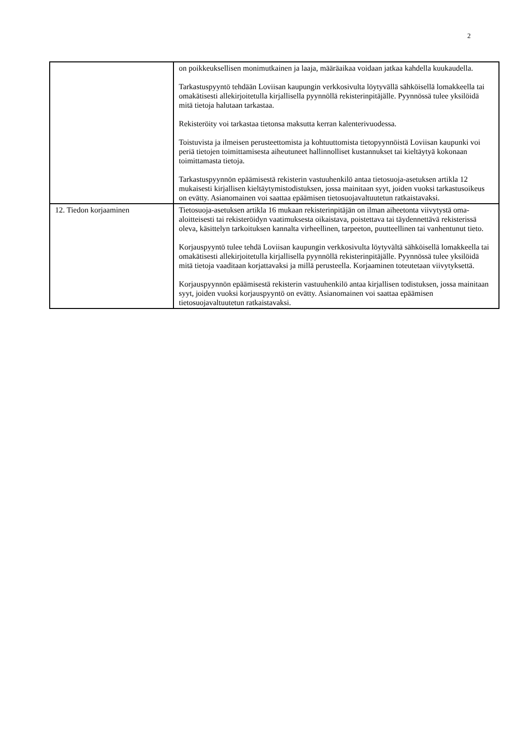2
| | on poikkeuksellisen monimutkainen ja laaja, määräaikaa voidaan jatkaa kahdella kuukaudella. Tarkastuspyyntö tehdään Loviisan kaupungin verkkosivulta löytyvällä sähköisellä lomakkeella tai omakätisesti allekirjoitetulla kirjallisella pyynnöllä rekisterinpitäjälle. Pyynnössä tulee yksilöidä mitä tietoja halutaan tarkastaa. Rekisteröity voi tarkastaa tietonsa maksutta kerran kalenterivuodessa. Toistuvista ja ilmeisen perusteettomista ja kohtuuttomista tietopyynnöistä Loviisan kaupunki voi periä tietojen toimittamisesta aiheutuneet hallinnolliset kustannukset tai kieltäytyä kokonaan toimittamasta tietoja. Tarkastuspyynnön epäämisestä rekisterin vastuuhenkilö antaa tietosuoja-asetuksen artikla 12 mukaisesti kirjallisen kieltäytymistodistuksen, jossa mainitaan syyt, joiden vuoksi tarkastusoikeus on evätty. Asianomainen voi saattaa epäämisen tietosuojavaltuutetun ratkaistavaksi. |
| 12. Tiedon korjaaminen | Tietosuoja-asetuksen artikla 16 mukaan rekisterinpitäjän on ilman aiheetonta viivytystä oma-aloitteisesti tai rekisteröidyn vaatimuksesta oikaistava, poistettava tai täydennettävä rekisterissä oleva, käsittelyn tarkoituksen kannalta virheellinen, tarpeeton, puutteellinen tai vanhentunut tieto. Korjauspyyntö tulee tehdä Loviisan kaupungin verkkosivulta löytyvältä sähköisellä lomakkeella tai omakätisesti allekirjoitetulla kirjallisella pyynnöllä rekisterinpitäjälle. Pyynnössä tulee yksilöidä mitä tietoja vaaditaan korjattavaksi ja millä perusteella. Korjaaminen toteutetaan viivytyksettä. Korjauspyynnön epäämisestä rekisterin vastuuhenkilö antaa kirjallisen todistuksen, jossa mainitaan syyt, joiden vuoksi korjauspyyntö on evätty. Asianomainen voi saattaa epäämisen tietosuojavaltuutetun ratkaistavaksi. |